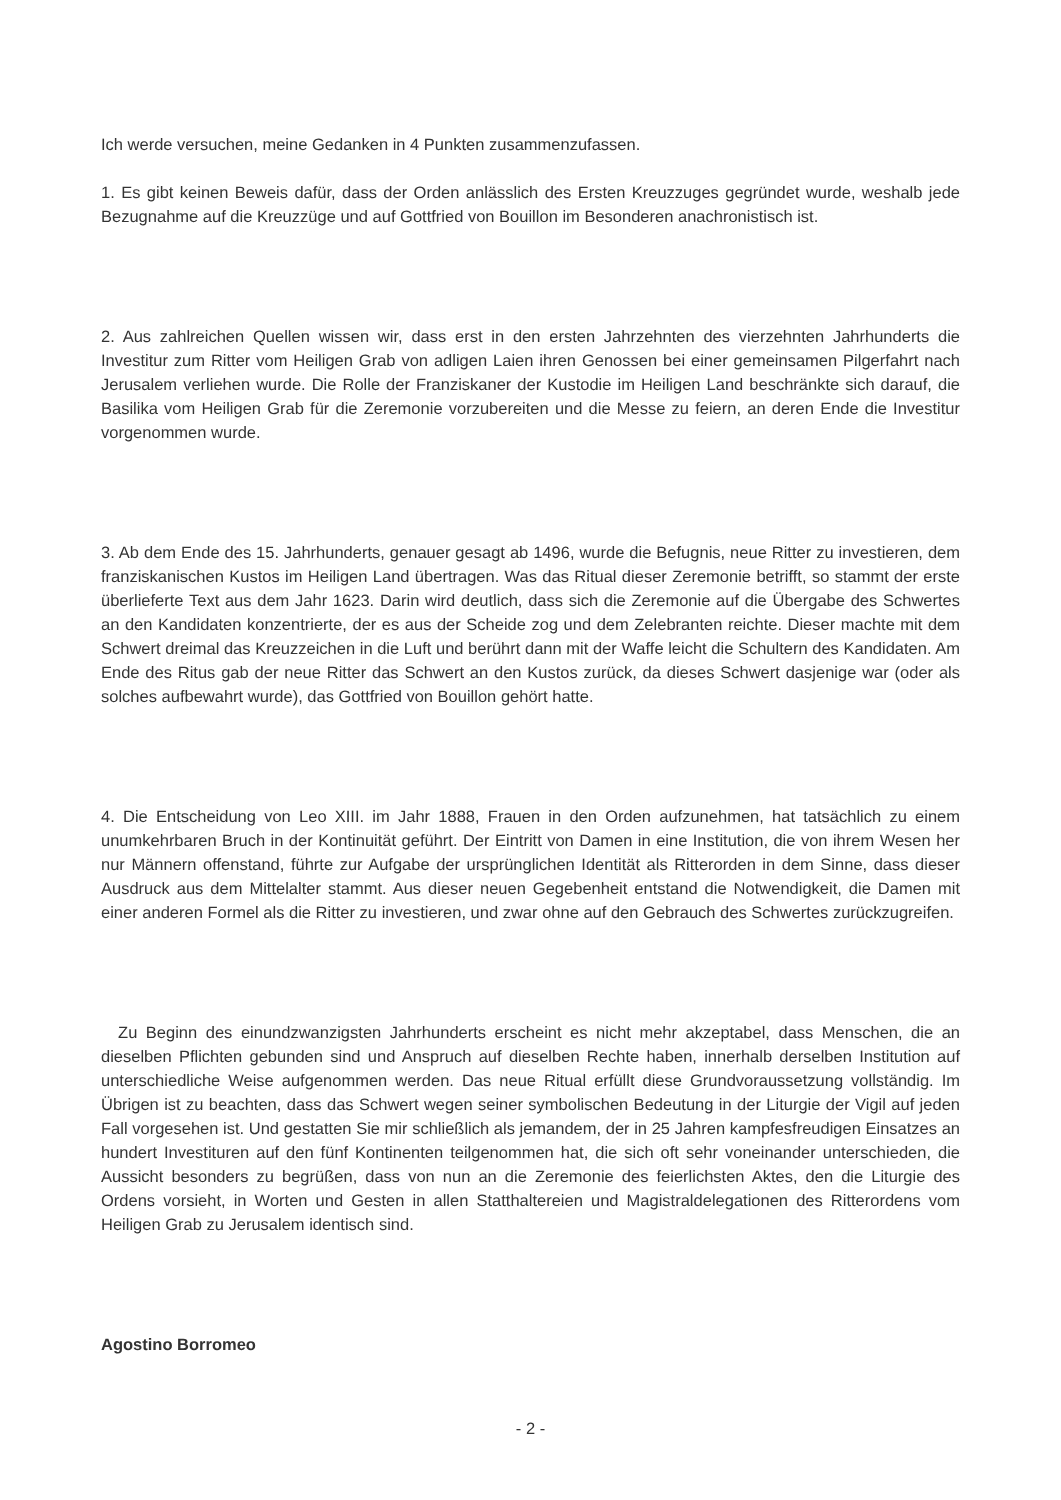Ich werde versuchen, meine Gedanken in 4 Punkten zusammenzufassen.
1. Es gibt keinen Beweis dafür, dass der Orden anlässlich des Ersten Kreuzzuges gegründet wurde, weshalb jede Bezugnahme auf die Kreuzzüge und auf Gottfried von Bouillon im Besonderen anachronistisch ist.
2. Aus zahlreichen Quellen wissen wir, dass erst in den ersten Jahrzehnten des vierzehnten Jahrhunderts die Investitur zum Ritter vom Heiligen Grab von adligen Laien ihren Genossen bei einer gemeinsamen Pilgerfahrt nach Jerusalem verliehen wurde. Die Rolle der Franziskaner der Kustodie im Heiligen Land beschränkte sich darauf, die Basilika vom Heiligen Grab für die Zeremonie vorzubereiten und die Messe zu feiern, an deren Ende die Investitur vorgenommen wurde.
3. Ab dem Ende des 15. Jahrhunderts, genauer gesagt ab 1496, wurde die Befugnis, neue Ritter zu investieren, dem franziskanischen Kustos im Heiligen Land übertragen. Was das Ritual dieser Zeremonie betrifft, so stammt der erste überlieferte Text aus dem Jahr 1623. Darin wird deutlich, dass sich die Zeremonie auf die Übergabe des Schwertes an den Kandidaten konzentrierte, der es aus der Scheide zog und dem Zelebranten reichte. Dieser machte mit dem Schwert dreimal das Kreuzzeichen in die Luft und berührt dann mit der Waffe leicht die Schultern des Kandidaten. Am Ende des Ritus gab der neue Ritter das Schwert an den Kustos zurück, da dieses Schwert dasjenige war (oder als solches aufbewahrt wurde), das Gottfried von Bouillon gehört hatte.
4. Die Entscheidung von Leo XIII. im Jahr 1888, Frauen in den Orden aufzunehmen, hat tatsächlich zu einem unumkehrbaren Bruch in der Kontinuität geführt. Der Eintritt von Damen in eine Institution, die von ihrem Wesen her nur Männern offenstand, führte zur Aufgabe der ursprünglichen Identität als Ritterorden in dem Sinne, dass dieser Ausdruck aus dem Mittelalter stammt. Aus dieser neuen Gegebenheit entstand die Notwendigkeit, die Damen mit einer anderen Formel als die Ritter zu investieren, und zwar ohne auf den Gebrauch des Schwertes zurückzugreifen.
Zu Beginn des einundzwanzigsten Jahrhunderts erscheint es nicht mehr akzeptabel, dass Menschen, die an dieselben Pflichten gebunden sind und Anspruch auf dieselben Rechte haben, innerhalb derselben Institution auf unterschiedliche Weise aufgenommen werden. Das neue Ritual erfüllt diese Grundvoraussetzung vollständig. Im Übrigen ist zu beachten, dass das Schwert wegen seiner symbolischen Bedeutung in der Liturgie der Vigil auf jeden Fall vorgesehen ist. Und gestatten Sie mir schließlich als jemandem, der in 25 Jahren kampfesfreudigen Einsatzes an hundert Investituren auf den fünf Kontinenten teilgenommen hat, die sich oft sehr voneinander unterschieden, die Aussicht besonders zu begrüßen, dass von nun an die Zeremonie des feierlichsten Aktes, den die Liturgie des Ordens vorsieht, in Worten und Gesten in allen Statthaltereien und Magistraldelegationen des Ritterordens vom Heiligen Grab zu Jerusalem identisch sind.
Agostino Borromeo
- 2 -